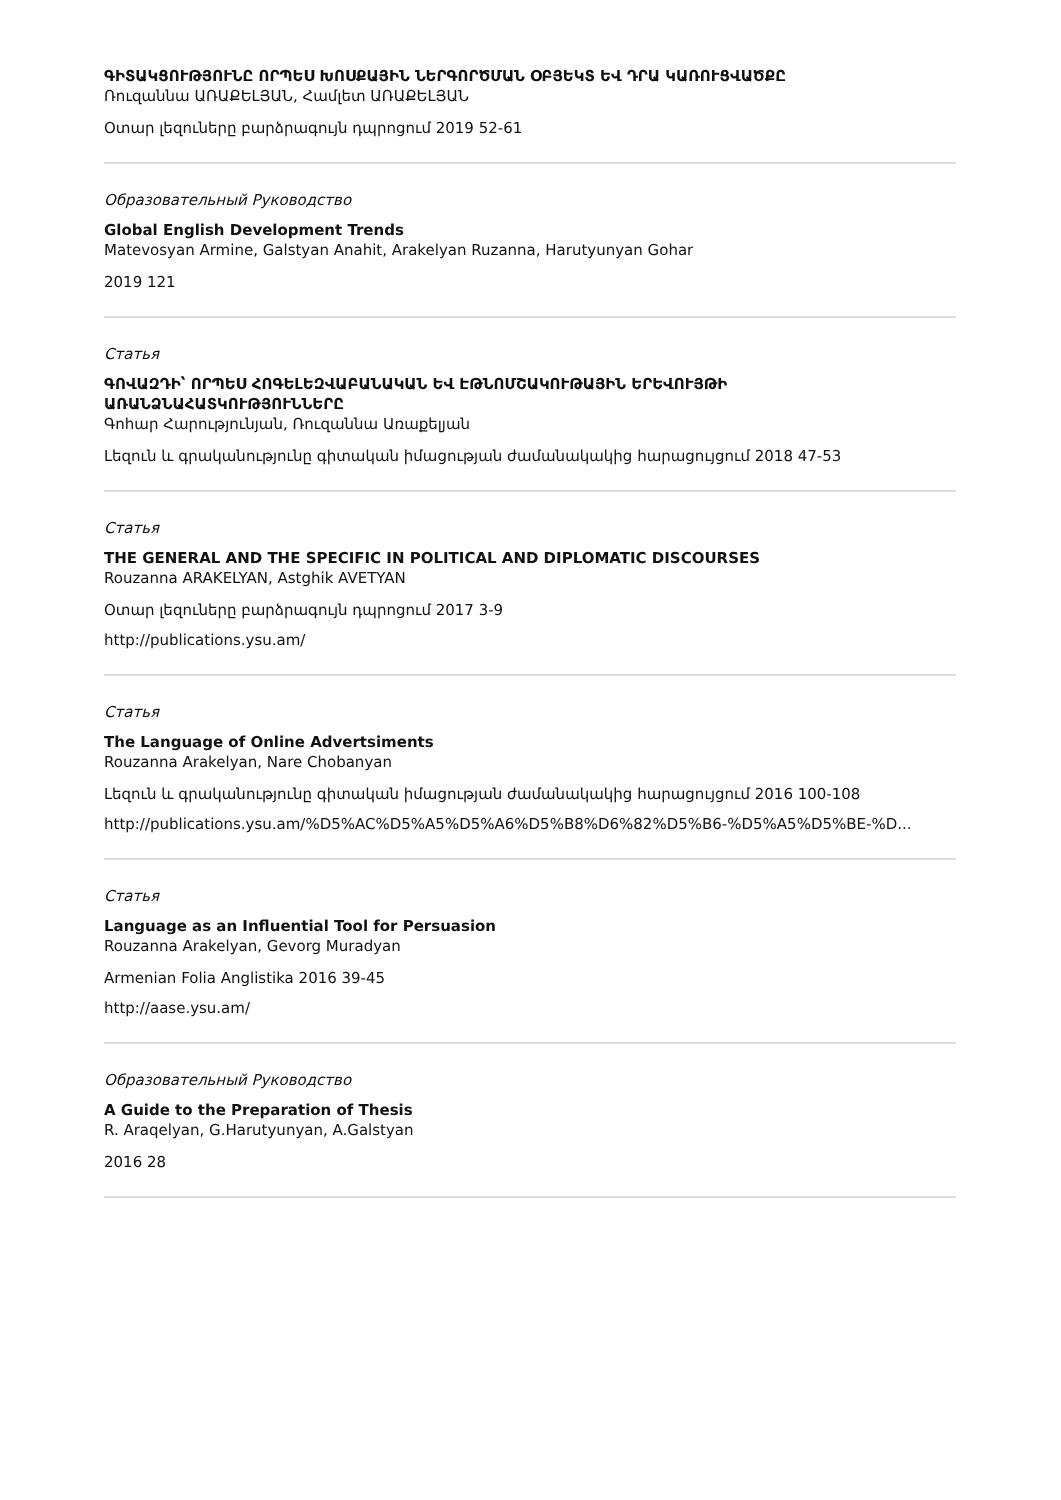ԳԻՏԱԿՑՈՒԹՅՈՒՆԸ ՈՐՊԵՍ ԽՈՍՔԱՅԻՆ ՆԵՐԳՈՐԾՄԱՆ ՕԲՅԵԿՏ ԵՎ ԴՐԱ ԿԱՌՈՒՑՎԱԾՔԸ
Ռուզաննա ԱՌԱՔԵԼՅԱՆ, Համլետ ԱՌԱՔԵԼՅԱՆ
Օտար լեզուները բարձրագույն դպրոցում 2019 52-61
Образовательный Руководство
Global English Development Trends
Matevosyan Armine, Galstyan Anahit, Arakelyan Ruzanna, Harutyunyan Gohar
2019 121
Статья
ԳՈՎԱԶԴԻ՝ ՈՐՊԵՍ ՀՈԳԵԼԵԶՎԱԲԱՆԱԿԱՆ ԵՎ ԷԹՆՈՄՇԱԿՈՒԹԱՅԻՆ ԵՐԵՎՈՒՅԹԻ ԱՌԱՆՁՆԱՀԱՏԿՈՒԹՅՈՒՆՆԵՐԸ
Գոհար Հարությունյան, Ռուզաննա Առաքելյան
Լեզուն և գրականությունը գիտական իմացության ժամանակակից հարացույցում 2018 47-53
Статья
THE GENERAL AND THE SPECIFIC IN POLITICAL AND DIPLOMATIC DISCOURSES
Rouzanna ARAKELYAN, Astghik AVETYAN
Օտար լեզուները բարձրագույն դպրոցում 2017 3-9
http://publications.ysu.am/
Статья
The Language of Online Advertsiments
Rouzanna Arakelyan, Nare Chobanyan
Լեզուն և գրականությունը գիտական իմացության ժամանակակից հարացույցում 2016 100-108
http://publications.ysu.am/%D5%AC%D5%A5%D5%A6%D5%B8%D6%82%D5%B6-%D5%A5%D5%BE-%D...
Статья
Language as an Influential Tool for Persuasion
Rouzanna Arakelyan, Gevorg Muradyan
Armenian Folia Anglistika 2016 39-45
http://aase.ysu.am/
Образовательный Руководство
A Guide to the Preparation of Thesis
R. Araqelyan, G.Harutyunyan, A.Galstyan
2016 28